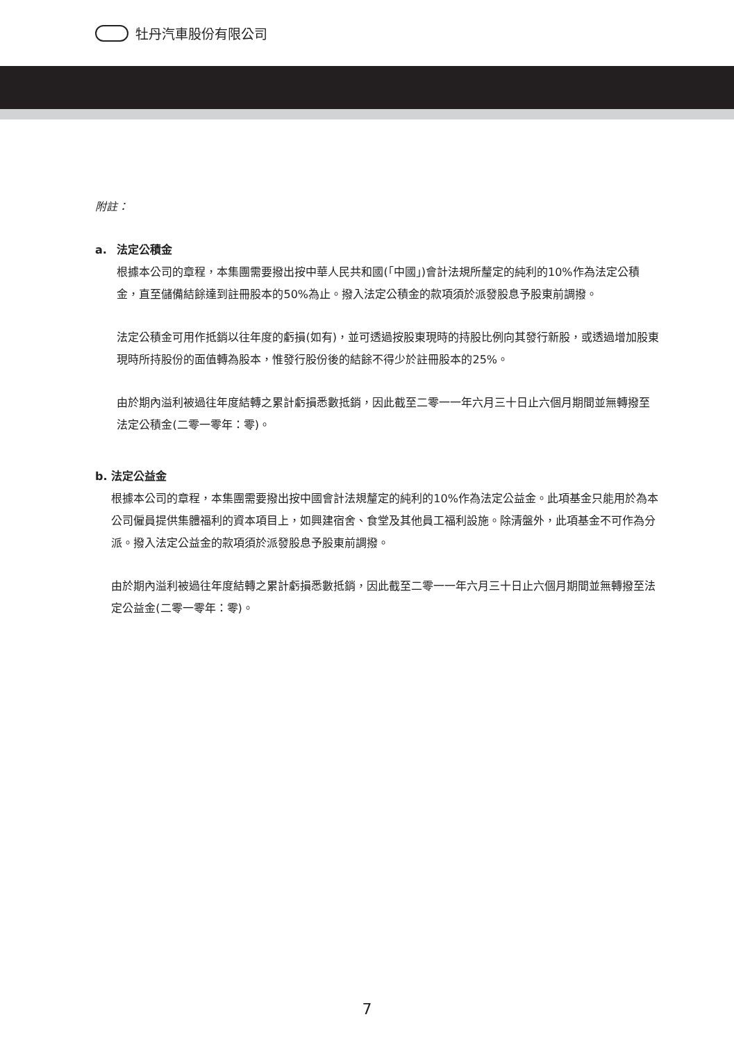牡丹汽車股份有限公司
附註：
a. 法定公積金
根據本公司的章程，本集團需要撥出按中華人民共和國(「中國」)會計法規所釐定的純利的10%作為法定公積金，直至儲備結餘達到註冊股本的50%為止。撥入法定公積金的款項須於派發股息予股東前調撥。
法定公積金可用作抵銷以往年度的虧損(如有)，並可透過按股東現時的持股比例向其發行新股，或透過增加股東現時所持股份的面值轉為股本，惟發行股份後的結餘不得少於註冊股本的25%。
由於期內溢利被過往年度結轉之累計虧損悉數抵銷，因此截至二零一一年六月三十日止六個月期間並無轉撥至法定公積金(二零一零年：零)。
b. 法定公益金
根據本公司的章程，本集團需要撥出按中國會計法規釐定的純利的10%作為法定公益金。此項基金只能用於為本公司僱員提供集體福利的資本項目上，如興建宿舍、食堂及其他員工福利設施。除清盤外，此項基金不可作為分派。撥入法定公益金的款項須於派發股息予股東前調撥。
由於期內溢利被過往年度結轉之累計虧損悉數抵銷，因此截至二零一一年六月三十日止六個月期間並無轉撥至法定公益金(二零一零年：零)。
7